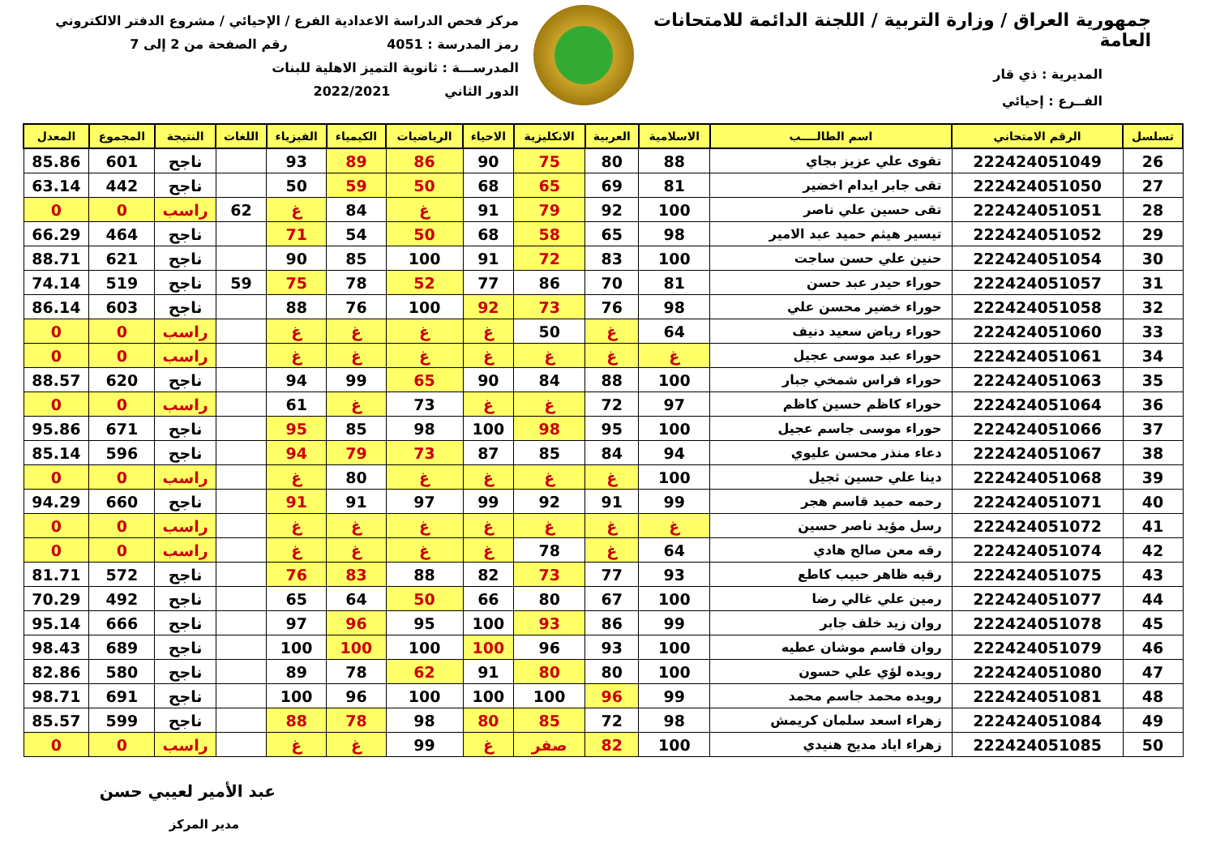جمهورية العراق / وزارة التربية / اللجنة الدائمة للامتحانات العامة
المديرية : ذي قار
الفــرع : إحيائي
مركز فحص الدراسة الاعدادية الفرع / الإحيائي / مشروع الدفتر الالكتروني
رمز المدرسة : 4051 رقم الصفحة من 2 إلى 7
المدرســـة : ثانوية التميز الاهلية للبنات
الدور الثاني 2022/2021
| تسلسل | الرقم الامتحاني | اسم الطالــــب | الاسلامية | العربية | الانكليزية | الاحياء | الرياضيات | الكيمياء | الفيزياء | اللغات | النتيجة | المجموع | المعدل |
| --- | --- | --- | --- | --- | --- | --- | --- | --- | --- | --- | --- | --- | --- |
| 26 | 222424051049 | تقوى علي عزيز بجاي | 88 | 80 | 75 | 90 | 86 | 89 | 93 | | ناجح | 601 | 85.86 |
| 27 | 222424051050 | تقى جابر ايدام اخضير | 81 | 69 | 65 | 68 | 50 | 59 | 50 | | ناجح | 442 | 63.14 |
| 28 | 222424051051 | تقى حسين علي ناصر | 100 | 92 | 79 | 91 | غ | 84 | غ | 62 | راسب | 0 | 0 |
| 29 | 222424051052 | تيسير هيثم حميد عبد الامير | 98 | 65 | 58 | 68 | 50 | 54 | 71 | | ناجح | 464 | 66.29 |
| 30 | 222424051054 | حنين علي حسن ساجت | 100 | 83 | 72 | 91 | 100 | 85 | 90 | | ناجح | 621 | 88.71 |
| 31 | 222424051057 | حوراء حيدر عبد حسن | 81 | 70 | 86 | 77 | 52 | 78 | 75 | 59 | ناجح | 519 | 74.14 |
| 32 | 222424051058 | حوراء خضير محسن علي | 98 | 76 | 73 | 92 | 100 | 76 | 88 | | ناجح | 603 | 86.14 |
| 33 | 222424051060 | حوراء رياض سعيد دنيف | 64 | غ | 50 | غ | غ | غ | غ | | راسب | 0 | 0 |
| 34 | 222424051061 | حوراء عبد موسى عجيل | غ | غ | غ | غ | غ | غ | غ | | راسب | 0 | 0 |
| 35 | 222424051063 | حوراء فراس شمخي جبار | 100 | 88 | 84 | 90 | 65 | 99 | 94 | | ناجح | 620 | 88.57 |
| 36 | 222424051064 | حوراء كاظم حسين كاظم | 97 | 72 | غ | غ | 73 | غ | 61 | | راسب | 0 | 0 |
| 37 | 222424051066 | حوراء موسى جاسم عجيل | 100 | 95 | 98 | 100 | 98 | 85 | 95 | | ناجح | 671 | 95.86 |
| 38 | 222424051067 | دعاء منذر محسن عليوي | 94 | 84 | 85 | 87 | 73 | 79 | 94 | | ناجح | 596 | 85.14 |
| 39 | 222424051068 | دينا علي حسين ثجيل | 100 | غ | غ | غ | غ | 80 | غ | | راسب | 0 | 0 |
| 40 | 222424051071 | رحمه حميد قاسم هجر | 99 | 91 | 92 | 99 | 97 | 91 | 91 | | ناجح | 660 | 94.29 |
| 41 | 222424051072 | رسل مؤيد ناصر حسين | غ | غ | غ | غ | غ | غ | غ | | راسب | 0 | 0 |
| 42 | 222424051074 | رقه معن صالح هادي | 64 | غ | 78 | غ | غ | غ | غ | | راسب | 0 | 0 |
| 43 | 222424051075 | رقيه ظاهر حبيب كاطع | 93 | 77 | 73 | 82 | 88 | 83 | 76 | | ناجح | 572 | 81.71 |
| 44 | 222424051077 | رمين علي غالي رضا | 100 | 67 | 80 | 66 | 50 | 64 | 65 | | ناجح | 492 | 70.29 |
| 45 | 222424051078 | روان زيد خلف جابر | 99 | 86 | 93 | 100 | 95 | 96 | 97 | | ناجح | 666 | 95.14 |
| 46 | 222424051079 | روان قاسم موشان عطيه | 100 | 93 | 96 | 100 | 100 | 100 | 100 | | ناجح | 689 | 98.43 |
| 47 | 222424051080 | رويده لؤي علي حسون | 100 | 80 | 80 | 91 | 62 | 78 | 89 | | ناجح | 580 | 82.86 |
| 48 | 222424051081 | رويده محمد جاسم محمد | 99 | 96 | 100 | 100 | 100 | 96 | 100 | | ناجح | 691 | 98.71 |
| 49 | 222424051084 | زهراء اسعد سلمان كريمش | 98 | 72 | 85 | 80 | 98 | 78 | 88 | | ناجح | 599 | 85.57 |
| 50 | 222424051085 | زهراء اياد مديح هنيدي | 100 | 82 | صفر | غ | 99 | غ | غ | | راسب | 0 | 0 |
عبد الأمير لعيبي حسن
مدير المركز